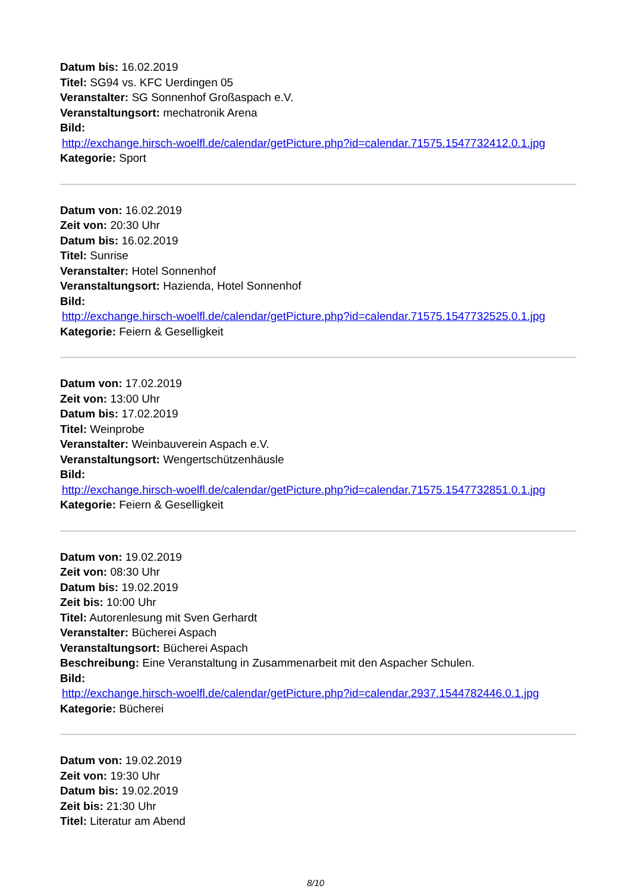Datum bis: 16.02.2019
Titel: SG94 vs. KFC Uerdingen 05
Veranstalter: SG Sonnenhof Großaspach e.V.
Veranstaltungsort: mechatronik Arena
Bild:
http://exchange.hirsch-woelfl.de/calendar/getPicture.php?id=calendar.71575.1547732412.0.1.jpg
Kategorie: Sport
Datum von: 16.02.2019
Zeit von: 20:30 Uhr
Datum bis: 16.02.2019
Titel: Sunrise
Veranstalter: Hotel Sonnenhof
Veranstaltungsort: Hazienda, Hotel Sonnenhof
Bild:
http://exchange.hirsch-woelfl.de/calendar/getPicture.php?id=calendar.71575.1547732525.0.1.jpg
Kategorie: Feiern & Geselligkeit
Datum von: 17.02.2019
Zeit von: 13:00 Uhr
Datum bis: 17.02.2019
Titel: Weinprobe
Veranstalter: Weinbauverein Aspach e.V.
Veranstaltungsort: Wengertschützenhäusle
Bild:
http://exchange.hirsch-woelfl.de/calendar/getPicture.php?id=calendar.71575.1547732851.0.1.jpg
Kategorie: Feiern & Geselligkeit
Datum von: 19.02.2019
Zeit von: 08:30 Uhr
Datum bis: 19.02.2019
Zeit bis: 10:00 Uhr
Titel: Autorenlesung mit Sven Gerhardt
Veranstalter: Bücherei Aspach
Veranstaltungsort: Bücherei Aspach
Beschreibung: Eine Veranstaltung in Zusammenarbeit mit den Aspacher Schulen.
Bild:
http://exchange.hirsch-woelfl.de/calendar/getPicture.php?id=calendar.2937.1544782446.0.1.jpg
Kategorie: Bücherei
Datum von: 19.02.2019
Zeit von: 19:30 Uhr
Datum bis: 19.02.2019
Zeit bis: 21:30 Uhr
Titel: Literatur am Abend
8/10